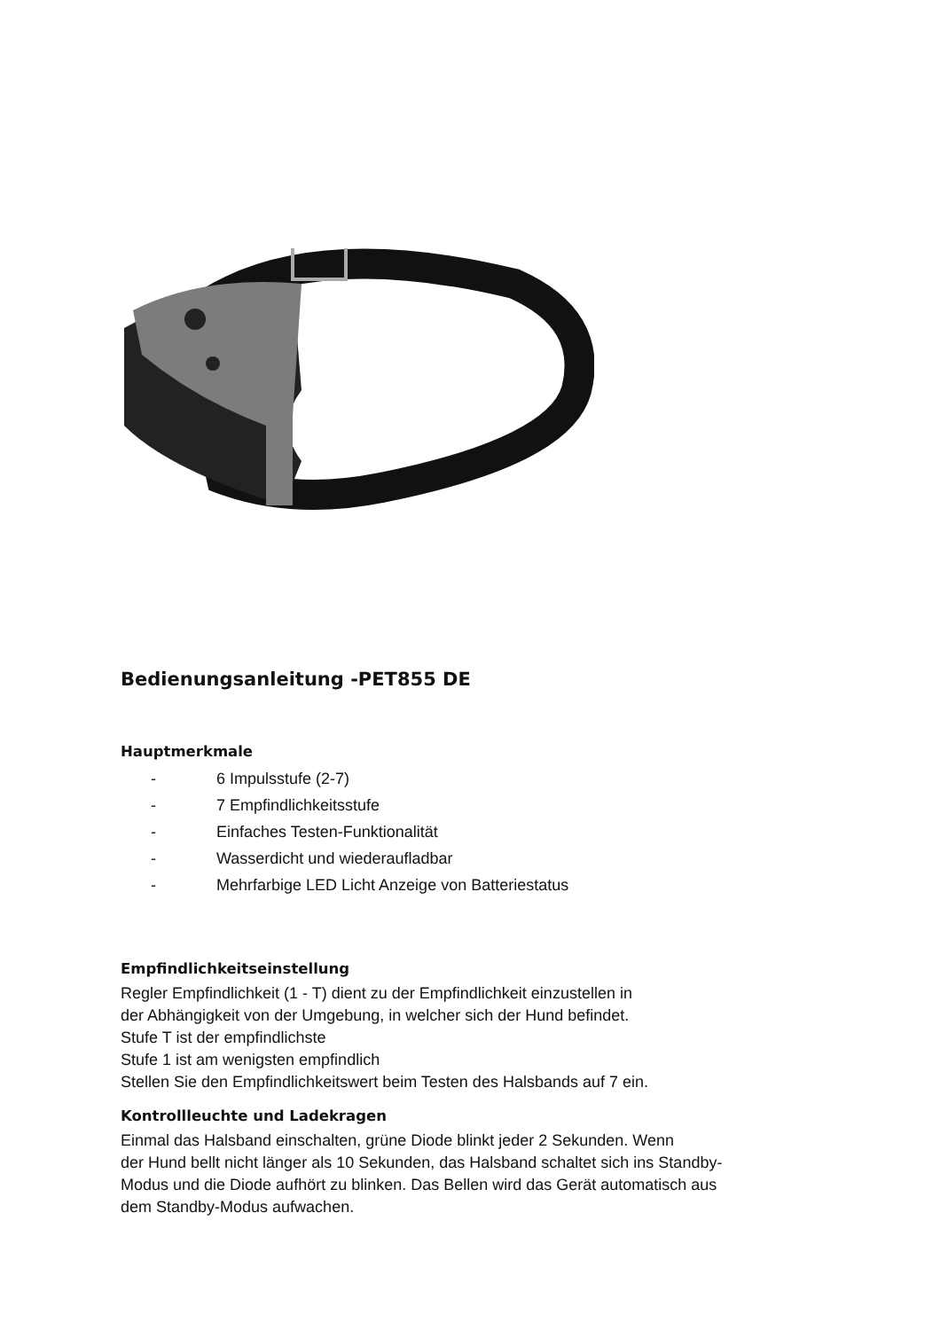Bedienungsanleitung -PET855 DE
Hauptmerkmale
- 6 Impulsstufe (2-7)
- 7 Empfindlichkeitsstufe
- Einfaches Testen-Funktionalität
- Wasserdicht und wiederaufladbar
- Mehrfarbige LED Licht Anzeige von Batteriestatus
Empfindlichkeitseinstellung
Regler Empfindlichkeit (1 - T) dient zu der Empfindlichkeit einzustellen in
der Abhängigkeit von der Umgebung, in welcher sich der Hund befindet.
Stufe T ist der empfindlichste
Stufe 1 ist am wenigsten empfindlich
Stellen Sie den Empfindlichkeitswert beim Testen des Halsbands auf 7 ein.
Kontrollleuchte und Ladekragen
Einmal das Halsband einschalten, grüne Diode blinkt jeder 2 Sekunden. Wenn
der Hund bellt nicht länger als 10 Sekunden, das Halsband schaltet sich ins Standby-
Modus und die Diode aufhört zu blinken. Das Bellen wird das Gerät automatisch aus
dem Standby-Modus aufwachen.